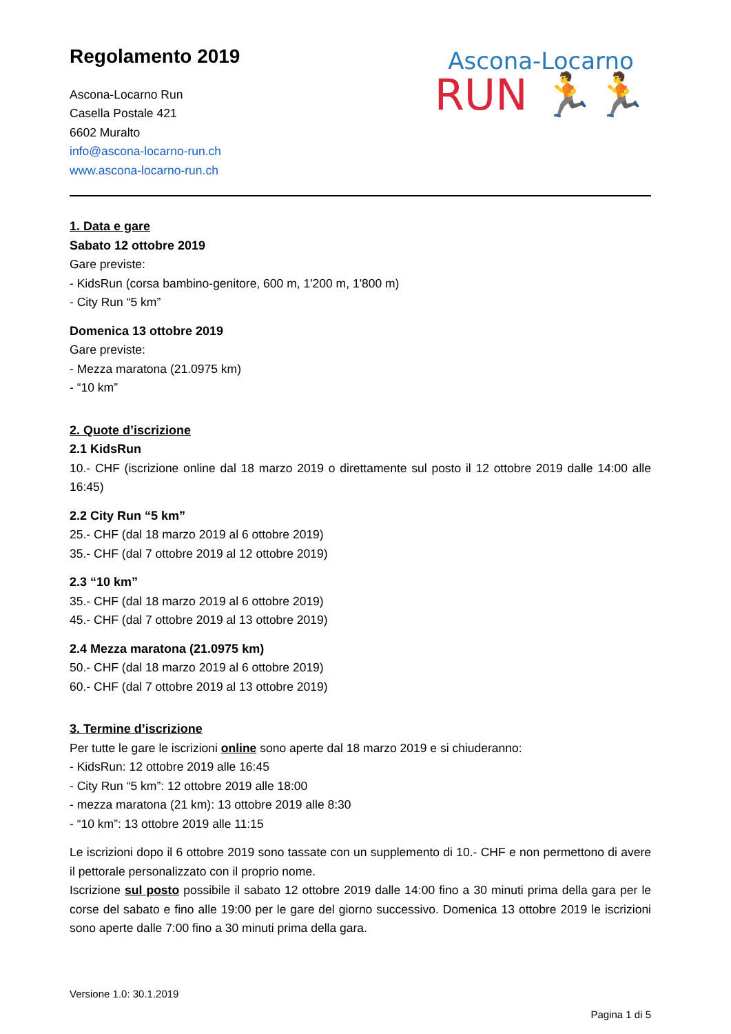Regolamento 2019
Ascona-Locarno Run
Casella Postale 421
6602 Muralto
info@ascona-locarno-run.ch
www.ascona-locarno-run.ch
Ascona-Locarno
RUN 🏃🏃
1. Data e gare
Sabato 12 ottobre 2019
Gare previste:
- KidsRun (corsa bambino-genitore, 600 m, 1'200 m, 1'800 m)
- City Run “5 km”
Domenica 13 ottobre 2019
Gare previste:
- Mezza maratona (21.0975 km)
- “10 km”
2. Quote d’iscrizione
2.1 KidsRun
10.- CHF (iscrizione online dal 18 marzo 2019 o direttamente sul posto il 12 ottobre 2019 dalle 14:00 alle 16:45)
2.2 City Run “5 km”
25.- CHF (dal 18 marzo 2019 al 6 ottobre 2019)
35.- CHF (dal 7 ottobre 2019 al 12 ottobre 2019)
2.3 “10 km”
35.- CHF (dal 18 marzo 2019 al 6 ottobre 2019)
45.- CHF (dal 7 ottobre 2019 al 13 ottobre 2019)
2.4 Mezza maratona (21.0975 km)
50.- CHF (dal 18 marzo 2019 al 6 ottobre 2019)
60.- CHF (dal 7 ottobre 2019 al 13 ottobre 2019)
3. Termine d’iscrizione
Per tutte le gare le iscrizioni online sono aperte dal 18 marzo 2019 e si chiuderanno:
- KidsRun: 12 ottobre 2019 alle 16:45
- City Run “5 km”: 12 ottobre 2019 alle 18:00
- mezza maratona (21 km): 13 ottobre 2019 alle 8:30
- “10 km”: 13 ottobre 2019 alle 11:15
Le iscrizioni dopo il 6 ottobre 2019 sono tassate con un supplemento di 10.- CHF e non permettono di avere il pettorale personalizzato con il proprio nome.
Iscrizione sul posto possibile il sabato 12 ottobre 2019 dalle 14:00 fino a 30 minuti prima della gara per le corse del sabato e fino alle 19:00 per le gare del giorno successivo. Domenica 13 ottobre 2019 le iscrizioni sono aperte dalle 7:00 fino a 30 minuti prima della gara.
Versione 1.0: 30.1.2019
Pagina 1 di 5